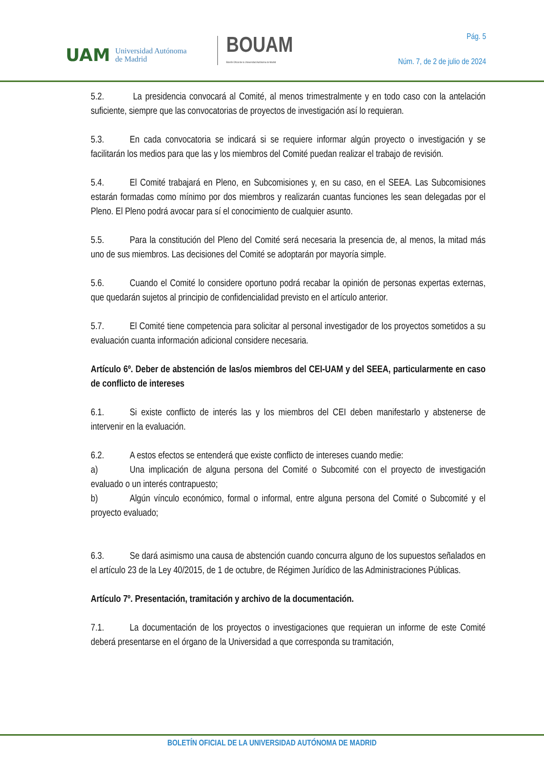UAM Universidad Autónoma
de Madrid
BOUAM
Boletín Oficial de la Universidad Autónoma de Madrid
Pág. 5
Núm. 7, de 2 de julio de 2024
5.2. La presidencia convocará al Comité, al menos trimestralmente y en todo caso con la antelación suficiente, siempre que las convocatorias de proyectos de investigación así lo requieran.
5.3. En cada convocatoria se indicará si se requiere informar algún proyecto o investigación y se facilitarán los medios para que las y los miembros del Comité puedan realizar el trabajo de revisión.
5.4. El Comité trabajará en Pleno, en Subcomisiones y, en su caso, en el SEEA. Las Subcomisiones estarán formadas como mínimo por dos miembros y realizarán cuantas funciones les sean delegadas por el Pleno. El Pleno podrá avocar para sí el conocimiento de cualquier asunto.
5.5. Para la constitución del Pleno del Comité será necesaria la presencia de, al menos, la mitad más uno de sus miembros. Las decisiones del Comité se adoptarán por mayoría simple.
5.6. Cuando el Comité lo considere oportuno podrá recabar la opinión de personas expertas externas, que quedarán sujetos al principio de confidencialidad previsto en el artículo anterior.
5.7. El Comité tiene competencia para solicitar al personal investigador de los proyectos sometidos a su evaluación cuanta información adicional considere necesaria.
Artículo 6º. Deber de abstención de las/os miembros del CEI-UAM y del SEEA, particularmente en caso de conflicto de intereses
6.1. Si existe conflicto de interés las y los miembros del CEI deben manifestarlo y abstenerse de intervenir en la evaluación.
6.2. A estos efectos se entenderá que existe conflicto de intereses cuando medie:
a) Una implicación de alguna persona del Comité o Subcomité con el proyecto de investigación evaluado o un interés contrapuesto;
b) Algún vínculo económico, formal o informal, entre alguna persona del Comité o Subcomité y el proyecto evaluado;
6.3. Se dará asimismo una causa de abstención cuando concurra alguno de los supuestos señalados en el artículo 23 de la Ley 40/2015, de 1 de octubre, de Régimen Jurídico de las Administraciones Públicas.
Artículo 7º. Presentación, tramitación y archivo de la documentación.
7.1. La documentación de los proyectos o investigaciones que requieran un informe de este Comité deberá presentarse en el órgano de la Universidad a que corresponda su tramitación,
BOLETÍN OFICIAL DE LA UNIVERSIDAD AUTÓNOMA DE MADRID